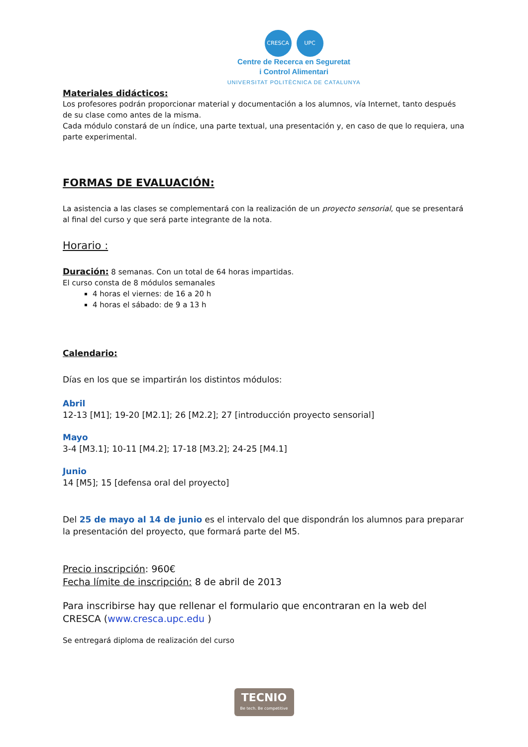CRESCA UPC
Centre de Recerca en Seguretat
i Control Alimentari
UNIVERSITAT POLITÈCNICA DE CATALUNYA
Materiales didácticos:
Los profesores podrán proporcionar material y documentación a los alumnos, vía Internet, tanto después de su clase como antes de la misma.
Cada módulo constará de un índice, una parte textual, una presentación y, en caso de que lo requiera, una parte experimental.
FORMAS DE EVALUACIÓN:
La asistencia a las clases se complementará con la realización de un proyecto sensorial, que se presentará al final del curso y que será parte integrante de la nota.
Horario :
Duración: 8 semanas. Con un total de 64 horas impartidas.
El curso consta de 8 módulos semanales
4 horas el viernes: de 16 a 20 h
4 horas el sábado: de 9 a 13 h
Calendario:
Días en los que se impartirán los distintos módulos:
Abril
12-13 [M1]; 19-20 [M2.1]; 26 [M2.2]; 27 [introducción proyecto sensorial]
Mayo
3-4 [M3.1]; 10-11 [M4.2]; 17-18 [M3.2]; 24-25 [M4.1]
Junio
14 [M5]; 15 [defensa oral del proyecto]
Del 25 de mayo al 14 de junio es el intervalo del que dispondrán los alumnos para preparar la presentación del proyecto, que formará parte del M5.
Precio inscripción: 960€
Fecha límite de inscripción: 8 de abril de 2013
Para inscribirse hay que rellenar el formulario que encontraran en la web del CRESCA (www.cresca.upc.edu )
Se entregará diploma de realización del curso
TECNIO
Be tech. Be competitive